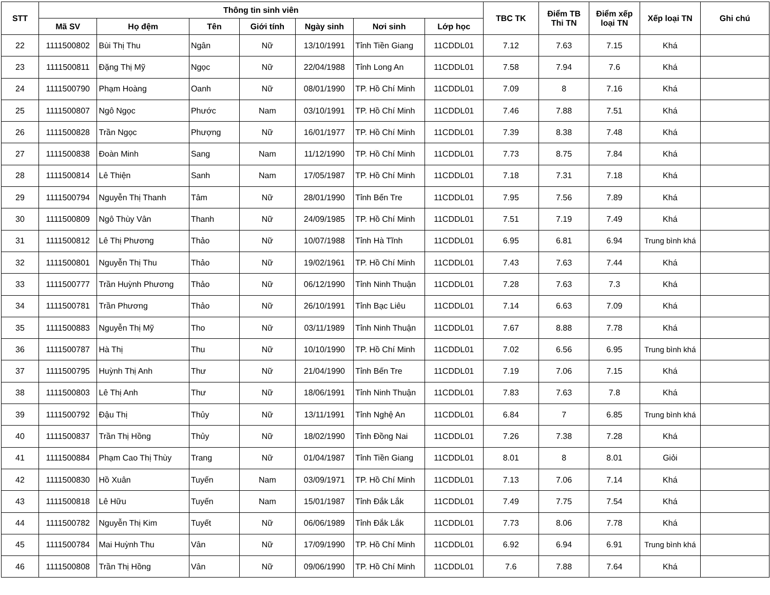| STT | Thông tin sinh viên | | | | | | | TBC TK | Điểm TB Thi TN | Điểm xếp loại TN | Xếp loại TN | Ghi chú |
| --- | --- | --- | --- | --- | --- | --- | --- | --- | --- | --- | --- | --- |
| | Mã SV | Họ đệm | Tên | Giới tính | Ngày sinh | Nơi sinh | Lớp học | | | | | |
| 22 | 1111500802 | Bùi Thị Thu | Ngân | Nữ | 13/10/1991 | Tỉnh Tiền Giang | 11CDDL01 | 7.12 | 7.63 | 7.15 | Khá | |
| 23 | 1111500811 | Đặng Thị Mỹ | Ngọc | Nữ | 22/04/1988 | Tỉnh Long An | 11CDDL01 | 7.58 | 7.94 | 7.6 | Khá | |
| 24 | 1111500790 | Phạm Hoàng | Oanh | Nữ | 08/01/1990 | TP. Hồ Chí Minh | 11CDDL01 | 7.09 | 8 | 7.16 | Khá | |
| 25 | 1111500807 | Ngô Ngọc | Phước | Nam | 03/10/1991 | TP. Hồ Chí Minh | 11CDDL01 | 7.46 | 7.88 | 7.51 | Khá | |
| 26 | 1111500828 | Trần Ngọc | Phượng | Nữ | 16/01/1977 | TP. Hồ Chí Minh | 11CDDL01 | 7.39 | 8.38 | 7.48 | Khá | |
| 27 | 1111500838 | Đoàn Minh | Sang | Nam | 11/12/1990 | TP. Hồ Chí Minh | 11CDDL01 | 7.73 | 8.75 | 7.84 | Khá | |
| 28 | 1111500814 | Lê Thiện | Sanh | Nam | 17/05/1987 | TP. Hồ Chí Minh | 11CDDL01 | 7.18 | 7.31 | 7.18 | Khá | |
| 29 | 1111500794 | Nguyễn Thị Thanh | Tâm | Nữ | 28/01/1990 | Tỉnh Bến Tre | 11CDDL01 | 7.95 | 7.56 | 7.89 | Khá | |
| 30 | 1111500809 | Ngô Thùy Vân | Thanh | Nữ | 24/09/1985 | TP. Hồ Chí Minh | 11CDDL01 | 7.51 | 7.19 | 7.49 | Khá | |
| 31 | 1111500812 | Lê Thị Phương | Thảo | Nữ | 10/07/1988 | Tỉnh Hà Tĩnh | 11CDDL01 | 6.95 | 6.81 | 6.94 | Trung bình khá | |
| 32 | 1111500801 | Nguyễn Thị Thu | Thảo | Nữ | 19/02/1961 | TP. Hồ Chí Minh | 11CDDL01 | 7.43 | 7.63 | 7.44 | Khá | |
| 33 | 1111500777 | Trần Huỳnh Phương | Thảo | Nữ | 06/12/1990 | Tỉnh Ninh Thuận | 11CDDL01 | 7.28 | 7.63 | 7.3 | Khá | |
| 34 | 1111500781 | Trần Phương | Thảo | Nữ | 26/10/1991 | Tỉnh Bạc Liêu | 11CDDL01 | 7.14 | 6.63 | 7.09 | Khá | |
| 35 | 1111500883 | Nguyễn Thị Mỹ | Tho | Nữ | 03/11/1989 | Tỉnh Ninh Thuận | 11CDDL01 | 7.67 | 8.88 | 7.78 | Khá | |
| 36 | 1111500787 | Hà Thị | Thu | Nữ | 10/10/1990 | TP. Hồ Chí Minh | 11CDDL01 | 7.02 | 6.56 | 6.95 | Trung bình khá | |
| 37 | 1111500795 | Huỳnh Thị Anh | Thư | Nữ | 21/04/1990 | Tỉnh Bến Tre | 11CDDL01 | 7.19 | 7.06 | 7.15 | Khá | |
| 38 | 1111500803 | Lê Thị Anh | Thư | Nữ | 18/06/1991 | Tỉnh Ninh Thuận | 11CDDL01 | 7.83 | 7.63 | 7.8 | Khá | |
| 39 | 1111500792 | Đậu Thị | Thủy | Nữ | 13/11/1991 | Tỉnh Nghệ An | 11CDDL01 | 6.84 | 7 | 6.85 | Trung bình khá | |
| 40 | 1111500837 | Trần Thị Hồng | Thủy | Nữ | 18/02/1990 | Tỉnh Đồng Nai | 11CDDL01 | 7.26 | 7.38 | 7.28 | Khá | |
| 41 | 1111500884 | Phạm Cao Thị Thùy | Trang | Nữ | 01/04/1987 | Tỉnh Tiền Giang | 11CDDL01 | 8.01 | 8 | 8.01 | Giỏi | |
| 42 | 1111500830 | Hồ Xuân | Tuyến | Nam | 03/09/1971 | TP. Hồ Chí Minh | 11CDDL01 | 7.13 | 7.06 | 7.14 | Khá | |
| 43 | 1111500818 | Lê Hữu | Tuyến | Nam | 15/01/1987 | Tỉnh Đắk Lắk | 11CDDL01 | 7.49 | 7.75 | 7.54 | Khá | |
| 44 | 1111500782 | Nguyễn Thị Kim | Tuyết | Nữ | 06/06/1989 | Tỉnh Đắk Lắk | 11CDDL01 | 7.73 | 8.06 | 7.78 | Khá | |
| 45 | 1111500784 | Mai Huỳnh Thu | Vân | Nữ | 17/09/1990 | TP. Hồ Chí Minh | 11CDDL01 | 6.92 | 6.94 | 6.91 | Trung bình khá | |
| 46 | 1111500808 | Trần Thị Hồng | Vân | Nữ | 09/06/1990 | TP. Hồ Chí Minh | 11CDDL01 | 7.6 | 7.88 | 7.64 | Khá | |